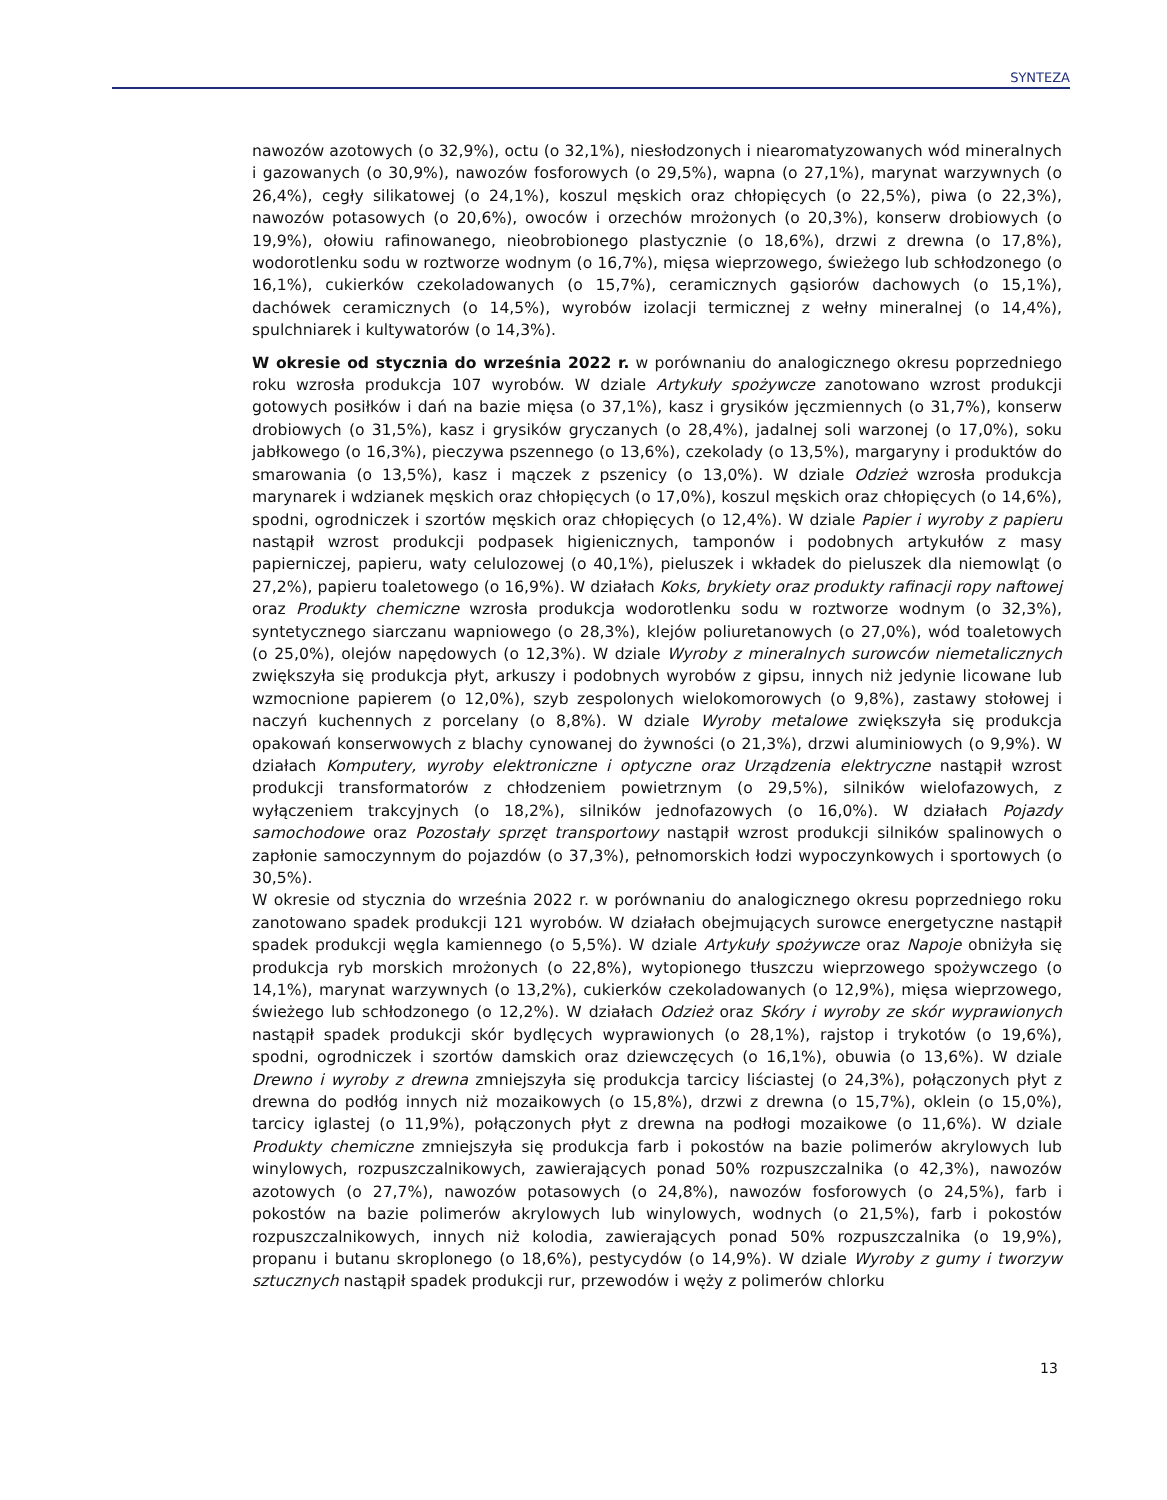SYNTEZA
nawozów azotowych (o 32,9%), octu (o 32,1%), niesłodzonych i niearomatyzowanych wód mineralnych i gazowanych (o 30,9%), nawozów fosforowych (o 29,5%), wapna (o 27,1%), marynat warzywnych (o 26,4%), cegły silikatowej (o 24,1%), koszul męskich oraz chłopięcych (o 22,5%), piwa (o 22,3%), nawozów potasowych (o 20,6%), owoców i orzechów mrożonych (o 20,3%), konserw drobiowych (o 19,9%), ołowiu rafinowanego, nieobrobionego plastycznie (o 18,6%), drzwi z drewna (o 17,8%), wodorotlenku sodu w roztworze wodnym (o 16,7%), mięsa wieprzowego, świeżego lub schłodzonego (o 16,1%), cukierków czekoladowanych (o 15,7%), ceramicznych gąsiorów dachowych (o 15,1%), dachówek ceramicznych (o 14,5%), wyrobów izolacji termicznej z wełny mineralnej (o 14,4%), spulchniarek i kultywatorów (o 14,3%).
W okresie od stycznia do września 2022 r. w porównaniu do analogicznego okresu poprzedniego roku wzrosła produkcja 107 wyrobów. W dziale Artykuły spożywcze zanotowano wzrost produkcji gotowych posiłków i dań na bazie mięsa (o 37,1%), kasz i grysików jęczmiennych (o 31,7%), konserw drobiowych (o 31,5%), kasz i grysików gryczanych (o 28,4%), jadalnej soli warzonej (o 17,0%), soku jabłkowego (o 16,3%), pieczywa pszennego (o 13,6%), czekolady (o 13,5%), margaryny i produktów do smarowania (o 13,5%), kasz i mączek z pszenicy (o 13,0%). W dziale Odzież wzrosła produkcja marynarek i wdzianek męskich oraz chłopięcych (o 17,0%), koszul męskich oraz chłopięcych (o 14,6%), spodni, ogrodniczek i szortów męskich oraz chłopięcych (o 12,4%). W dziale Papier i wyroby z papieru nastąpił wzrost produkcji podpasek higienicznych, tamponów i podobnych artykułów z masy papierniczej, papieru, waty celulozowej (o 40,1%), pieluszek i wkładek do pieluszek dla niemowląt (o 27,2%), papieru toaletowego (o 16,9%). W działach Koks, brykiety oraz produkty rafinacji ropy naftowej oraz Produkty chemiczne wzrosła produkcja wodorotlenku sodu w roztworze wodnym (o 32,3%), syntetycznego siarczanu wapniowego (o 28,3%), klejów poliuretanowych (o 27,0%), wód toaletowych (o 25,0%), olejów napędowych (o 12,3%). W dziale Wyroby z mineralnych surowców niemetalicznych zwiększyła się produkcja płyt, arkuszy i podobnych wyrobów z gipsu, innych niż jedynie licowane lub wzmocnione papierem (o 12,0%), szyb zespolonych wielokomorowych (o 9,8%), zastawy stołowej i naczyń kuchennych z porcelany (o 8,8%). W dziale Wyroby metalowe zwiększyła się produkcja opakowań konserwowych z blachy cynowanej do żywności (o 21,3%), drzwi aluminiowych (o 9,9%). W działach Komputery, wyroby elektroniczne i optyczne oraz Urządzenia elektryczne nastąpił wzrost produkcji transformatorów z chłodzeniem powietrznym (o 29,5%), silników wielofazowych, z wyłączeniem trakcyjnych (o 18,2%), silników jednofazowych (o 16,0%). W działach Pojazdy samochodowe oraz Pozostały sprzęt transportowy nastąpił wzrost produkcji silników spalinowych o zapłonie samoczynnym do pojazdów (o 37,3%), pełnomorskich łodzi wypoczynkowych i sportowych (o 30,5%).
W okresie od stycznia do września 2022 r. w porównaniu do analogicznego okresu poprzedniego roku zanotowano spadek produkcji 121 wyrobów. W działach obejmujących surowce energetyczne nastąpił spadek produkcji węgla kamiennego (o 5,5%). W dziale Artykuły spożywcze oraz Napoje obniżyła się produkcja ryb morskich mrożonych (o 22,8%), wytopionego tłuszczu wieprzowego spożywczego (o 14,1%), marynat warzywnych (o 13,2%), cukierków czekoladowanych (o 12,9%), mięsa wieprzowego, świeżego lub schłodzonego (o 12,2%). W działach Odzież oraz Skóry i wyroby ze skór wyprawionych nastąpił spadek produkcji skór bydlęcych wyprawionych (o 28,1%), rajstop i trykotów (o 19,6%), spodni, ogrodniczek i szortów damskich oraz dziewczęcych (o 16,1%), obuwia (o 13,6%). W dziale Drewno i wyroby z drewna zmniejszyła się produkcja tarcicy liściastej (o 24,3%), połączonych płyt z drewna do podłóg innych niż mozaikowych (o 15,8%), drzwi z drewna (o 15,7%), oklein (o 15,0%), tarcicy iglastej (o 11,9%), połączonych płyt z drewna na podłogi mozaikowe (o 11,6%). W dziale Produkty chemiczne zmniejszyła się produkcja farb i pokostów na bazie polimerów akrylowych lub winylowych, rozpuszczalnikowych, zawierających ponad 50% rozpuszczalnika (o 42,3%), nawozów azotowych (o 27,7%), nawozów potasowych (o 24,8%), nawozów fosforowych (o 24,5%), farb i pokostów na bazie polimerów akrylowych lub winylowych, wodnych (o 21,5%), farb i pokostów rozpuszczalnikowych, innych niż kolodia, zawierających ponad 50% rozpuszczalnika (o 19,9%), propanu i butanu skroplonego (o 18,6%), pestycydów (o 14,9%). W dziale Wyroby z gumy i tworzyw sztucznych nastąpił spadek produkcji rur, przewodów i węży z polimerów chlorku
13